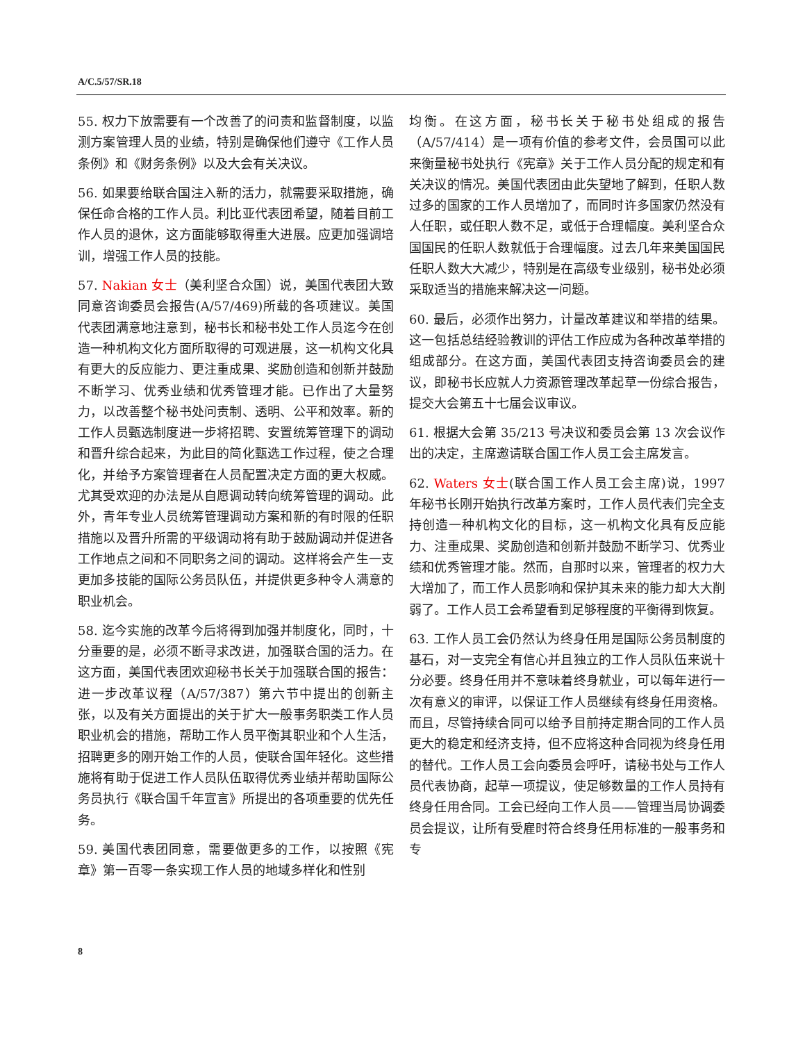A/C.5/57/SR.18
55. 权力下放需要有一个改善了的问责和监督制度，以监测方案管理人员的业绩，特别是确保他们遵守《工作人员条例》和《财务条例》以及大会有关决议。
56. 如果要给联合国注入新的活力，就需要采取措施，确保任命合格的工作人员。利比亚代表团希望，随着目前工作人员的退休，这方面能够取得重大进展。应更加强调培训，增强工作人员的技能。
57. Nakian 女士（美利坚合众国）说，美国代表团大致同意咨询委员会报告(A/57/469)所载的各项建议。美国代表团满意地注意到，秘书长和秘书处工作人员迄今在创造一种机构文化方面所取得的可观进展，这一机构文化具有更大的反应能力、更注重成果、奖励创造和创新并鼓励不断学习、优秀业绩和优秀管理才能。已作出了大量努力，以改善整个秘书处问责制、透明、公平和效率。新的工作人员甄选制度进一步将招聘、安置统筹管理下的调动和晋升综合起来，为此目的简化甄选工作过程，使之合理化，并给予方案管理者在人员配置决定方面的更大权威。尤其受欢迎的办法是从自愿调动转向统筹管理的调动。此外，青年专业人员统筹管理调动方案和新的有时限的任职措施以及晋升所需的平级调动将有助于鼓励调动并促进各工作地点之间和不同职务之间的调动。这样将会产生一支更加多技能的国际公务员队伍，并提供更多种令人满意的职业机会。
58. 迄今实施的改革今后将得到加强并制度化，同时，十分重要的是，必须不断寻求改进，加强联合国的活力。在这方面，美国代表团欢迎秘书长关于加强联合国的报告：进一步改革议程（A/57/387）第六节中提出的创新主张，以及有关方面提出的关于扩大一般事务职类工作人员职业机会的措施，帮助工作人员平衡其职业和个人生活，招聘更多的刚开始工作的人员，使联合国年轻化。这些措施将有助于促进工作人员队伍取得优秀业绩并帮助国际公务员执行《联合国千年宣言》所提出的各项重要的优先任务。
59. 美国代表团同意，需要做更多的工作，以按照《宪章》第一百零一条实现工作人员的地域多样化和性别
均衡。在这方面，秘书长关于秘书处组成的报告（A/57/414）是一项有价值的参考文件，会员国可以此来衡量秘书处执行《宪章》关于工作人员分配的规定和有关决议的情况。美国代表团由此失望地了解到，任职人数过多的国家的工作人员增加了，而同时许多国家仍然没有人任职，或任职人数不足，或低于合理幅度。美利坚合众国国民的任职人数就低于合理幅度。过去几年来美国国民任职人数大大减少，特别是在高级专业级别，秘书处必须采取适当的措施来解决这一问题。
60. 最后，必须作出努力，计量改革建议和举措的结果。这一包括总结经验教训的评估工作应成为各种改革举措的组成部分。在这方面，美国代表团支持咨询委员会的建议，即秘书长应就人力资源管理改革起草一份综合报告，提交大会第五十七届会议审议。
61. 根据大会第 35/213 号决议和委员会第 13 次会议作出的决定，主席邀请联合国工作人员工会主席发言。
62. Waters 女士(联合国工作人员工会主席)说，1997 年秘书长刚开始执行改革方案时，工作人员代表们完全支持创造一种机构文化的目标，这一机构文化具有反应能力、注重成果、奖励创造和创新并鼓励不断学习、优秀业绩和优秀管理才能。然而，自那时以来，管理者的权力大大增加了，而工作人员影响和保护其未来的能力却大大削弱了。工作人员工会希望看到足够程度的平衡得到恢复。
63. 工作人员工会仍然认为终身任用是国际公务员制度的基石，对一支完全有信心并且独立的工作人员队伍来说十分必要。终身任用并不意味着终身就业，可以每年进行一次有意义的审评，以保证工作人员继续有终身任用资格。而且，尽管持续合同可以给予目前持定期合同的工作人员更大的稳定和经济支持，但不应将这种合同视为终身任用的替代。工作人员工会向委员会呼吁，请秘书处与工作人员代表协商，起草一项提议，使足够数量的工作人员持有终身任用合同。工会已经向工作人员——管理当局协调委员会提议，让所有受雇时符合终身任用标准的一般事务和专
8